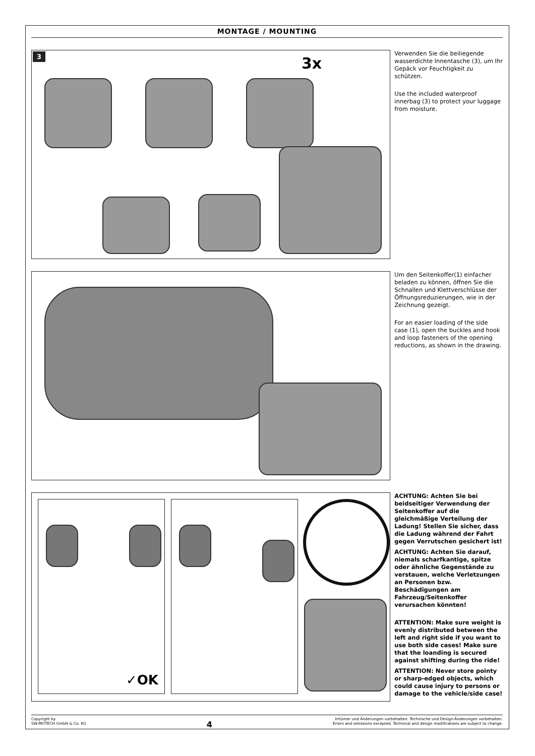MONTAGE / MOUNTING
3 3x
Verwenden Sie die beiliegende wasserdichte Innentasche (3), um Ihr Gepäck vor Feuchtigkeit zu schützen.
Use the included waterproof innerbag (3) to protect your luggage from moisture.
Um den Seitenkoffer(1) einfacher beladen zu können, öffnen Sie die Schnallen und Klettverschlüsse der Öffnungsreduzierungen, wie in der Zeichnung gezeigt.
For an easier loading of the side case (1), open the buckles and hook and loop fasteners of the opening reductions, as shown in the drawing.
✓OK
ACHTUNG: Achten Sie bei beidseitiger Verwendung der Seitenkoffer auf die gleichmäßige Verteilung der Ladung! Stellen Sie sicher, dass die Ladung während der Fahrt gegen Verrutschen gesichert ist!
ACHTUNG: Achten Sie darauf, niemals scharfkantige, spitze oder ähnliche Gegenstände zu verstauen, welche Verletzungen an Personen bzw. Beschädigungen am Fahrzeug/Seitenkoffer verursachen könnten!
ATTENTION: Make sure weight is evenly distributed between the left and right side if you want to use both side cases! Make sure that the loanding is secured against shifting during the ride!
ATTENTION: Never store pointy or sharp-edged objects, which could cause injury to persons or damage to the vehicle/side case!
Copyright by
SW-MOTECH GmbH & Co. KG
4
Irrtümer und Änderungen vorbehalten. Technische und Design-Änderungen vorbehalten.
Errors and omissions excepted. Technical and design modifications are subject to change.